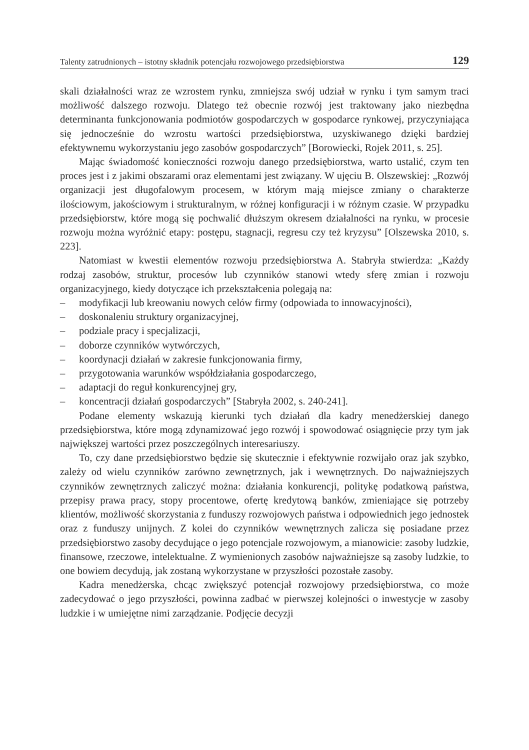Talenty zatrudnionych – istotny składnik potencjału rozwojowego przedsiębiorstwa 129
skali działalności wraz ze wzrostem rynku, zmniejsza swój udział w rynku i tym samym traci możliwość dalszego rozwoju. Dlatego też obecnie rozwój jest traktowany jako niezbędna determinanta funkcjonowania podmiotów gospodarczych w gospodarce rynkowej, przyczyniająca się jednocześnie do wzrostu wartości przedsiębiorstwa, uzyskiwanego dzięki bardziej efektywnemu wykorzystaniu jego zasobów gospodarczych” [Borowiecki, Rojek 2011, s. 25].
Mając świadomość konieczności rozwoju danego przedsiębiorstwa, warto ustalić, czym ten proces jest i z jakimi obszarami oraz elementami jest związany. W ujęciu B. Olszewskiej: „Rozwój organizacji jest długofalowym procesem, w którym mają miejsce zmiany o charakterze ilościowym, jakościowym i strukturalnym, w różnej konfiguracji i w różnym czasie. W przypadku przedsiębiorstw, które mogą się pochwalić dłuższym okresem działalności na rynku, w procesie rozwoju można wyróżnić etapy: postępu, stagnacji, regresu czy też kryzysu” [Olszewska 2010, s. 223].
Natomiast w kwestii elementów rozwoju przedsiębiorstwa A. Stabryła stwierdza: „Każdy rodzaj zasobów, struktur, procesów lub czynników stanowi wtedy sferę zmian i rozwoju organizacyjnego, kiedy dotyczące ich przekształcenia polegają na:
– modyfikacji lub kreowaniu nowych celów firmy (odpowiada to innowacyjności),
– doskonaleniu struktury organizacyjnej,
– podziale pracy i specjalizacji,
– doborze czynników wytwórczych,
– koordynacji działań w zakresie funkcjonowania firmy,
– przygotowania warunków współdziałania gospodarczego,
– adaptacji do reguł konkurencyjnej gry,
– koncentracji działań gospodarczych” [Stabryła 2002, s. 240-241].
Podane elementy wskazują kierunki tych działań dla kadry menedżerskiej danego przedsiębiorstwa, które mogą zdynamizować jego rozwój i spowodować osiągnięcie przy tym jak największej wartości przez poszczególnych interesariuszy.
To, czy dane przedsiębiorstwo będzie się skutecznie i efektywnie rozwijało oraz jak szybko, zależy od wielu czynników zarówno zewnętrznych, jak i wewnętrznych. Do najważniejszych czynników zewnętrznych zaliczyć można: działania konkurencji, politykę podatkową państwa, przepisy prawa pracy, stopy procentowe, ofertę kredytową banków, zmieniające się potrzeby klientów, możliwość skorzystania z funduszy rozwojowych państwa i odpowiednich jego jednostek oraz z funduszy unijnych. Z kolei do czynników wewnętrznych zalicza się posiadane przez przedsiębiorstwo zasoby decydujące o jego potencjale rozwojowym, a mianowicie: zasoby ludzkie, finansowe, rzeczowe, intelektualne. Z wymienionych zasobów najważniejsze są zasoby ludzkie, to one bowiem decydują, jak zostaną wykorzystane w przyszłości pozostałe zasoby.
Kadra menedżerska, chcąc zwiększyć potencjał rozwojowy przedsiębiorstwa, co może zadecydować o jego przyszłości, powinna zadbać w pierwszej kolejności o inwestycje w zasoby ludzkie i w umiejętne nimi zarządzanie. Podjęcie decyzji